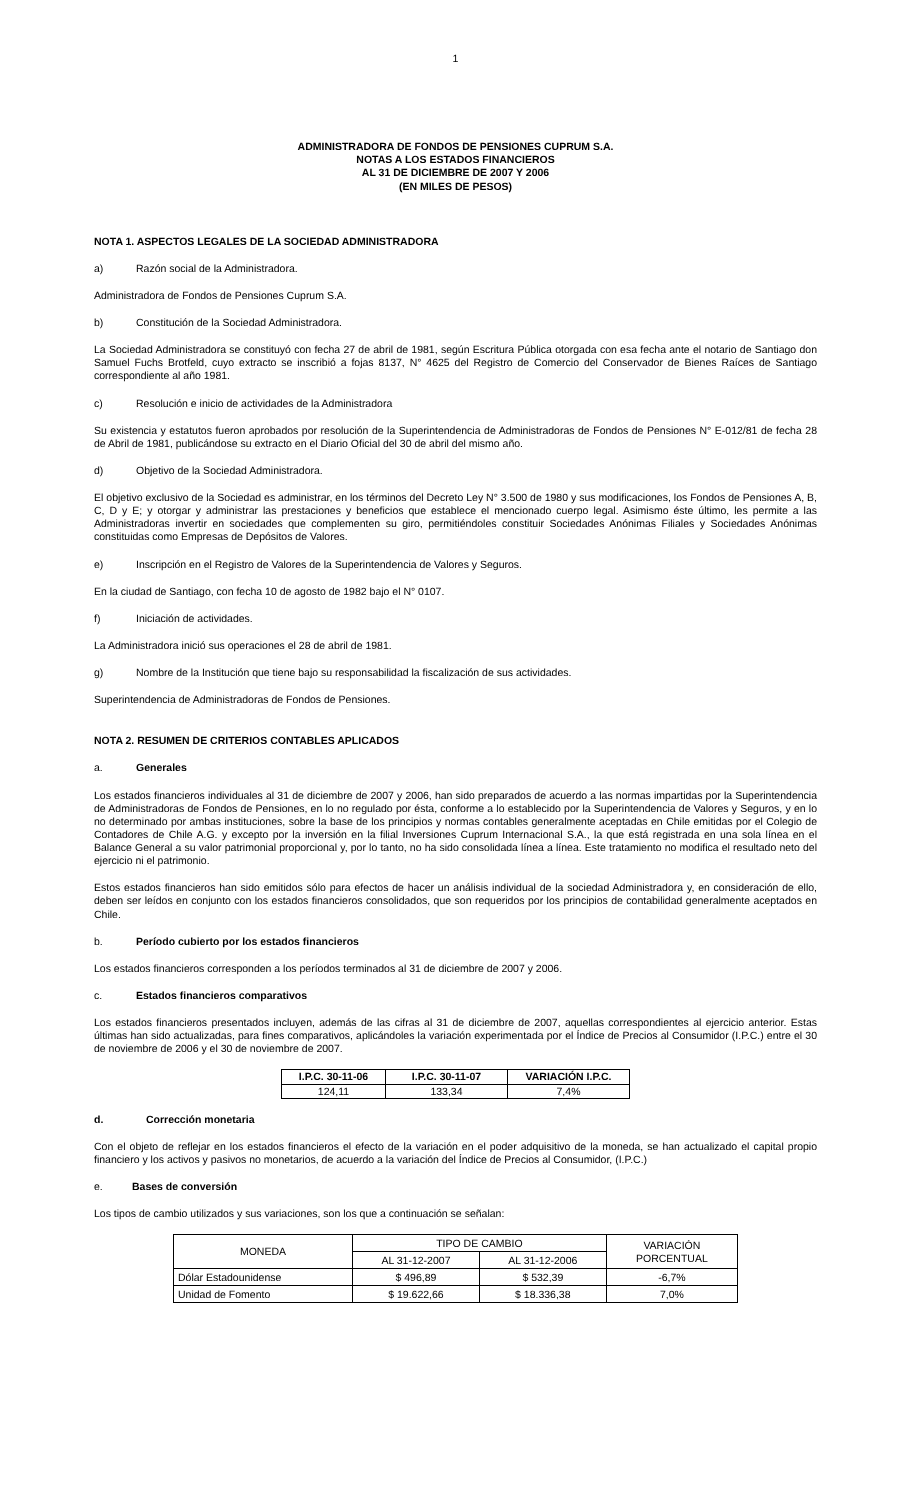1
ADMINISTRADORA DE FONDOS DE PENSIONES CUPRUM S.A.
NOTAS A LOS ESTADOS FINANCIEROS
AL 31 DE DICIEMBRE DE 2007 Y 2006
(EN MILES DE PESOS)
NOTA 1. ASPECTOS LEGALES DE LA SOCIEDAD ADMINISTRADORA
a) Razón social de la Administradora.
Administradora de Fondos de Pensiones Cuprum S.A.
b) Constitución de la Sociedad Administradora.
La Sociedad Administradora se constituyó con fecha 27 de abril de 1981, según Escritura Pública otorgada con esa fecha ante el notario de Santiago don Samuel Fuchs Brotfeld, cuyo extracto se inscribió a fojas 8137, N° 4625 del Registro de Comercio del Conservador de Bienes Raíces de Santiago correspondiente al año 1981.
c) Resolución e inicio de actividades de la Administradora
Su existencia y estatutos fueron aprobados por resolución de la Superintendencia de Administradoras de Fondos de Pensiones N° E-012/81 de fecha 28 de Abril de 1981, publicándose su extracto en el Diario Oficial del 30 de abril del mismo año.
d) Objetivo de la Sociedad Administradora.
El objetivo exclusivo de la Sociedad es administrar, en los términos del Decreto Ley N° 3.500 de 1980 y sus modificaciones, los Fondos de Pensiones A, B, C, D y E; y otorgar y administrar las prestaciones y beneficios que establece el mencionado cuerpo legal. Asimismo éste último, les permite a las Administradoras invertir en sociedades que complementen su giro, permitiéndoles constituir Sociedades Anónimas Filiales y Sociedades Anónimas constituidas como Empresas de Depósitos de Valores.
e) Inscripción en el Registro de Valores de la Superintendencia de Valores y Seguros.
En la ciudad de Santiago, con fecha 10 de agosto de 1982 bajo el N° 0107.
f) Iniciación de actividades.
La Administradora inició sus operaciones el 28 de abril de 1981.
g) Nombre de la Institución que tiene bajo su responsabilidad la fiscalización de sus actividades.
Superintendencia de Administradoras de Fondos de Pensiones.
NOTA 2. RESUMEN DE CRITERIOS CONTABLES APLICADOS
a. Generales
Los estados financieros individuales al 31 de diciembre de 2007 y 2006, han sido preparados de acuerdo a las normas impartidas por la Superintendencia de Administradoras de Fondos de Pensiones, en lo no regulado por ésta, conforme a lo establecido por la Superintendencia de Valores y Seguros, y en lo no determinado por ambas instituciones, sobre la base de los principios y normas contables generalmente aceptadas en Chile emitidas por el Colegio de Contadores de Chile A.G. y excepto por la inversión en la filial Inversiones Cuprum Internacional S.A., la que está registrada en una sola línea en el Balance General a su valor patrimonial proporcional y, por lo tanto, no ha sido consolidada línea a línea. Este tratamiento no modifica el resultado neto del ejercicio ni el patrimonio.
Estos estados financieros han sido emitidos sólo para efectos de hacer un análisis individual de la sociedad Administradora y, en consideración de ello, deben ser leídos en conjunto con los estados financieros consolidados, que son requeridos por los principios de contabilidad generalmente aceptados en Chile.
b. Período cubierto por los estados financieros
Los estados financieros corresponden a los períodos terminados al 31 de diciembre de 2007 y 2006.
c. Estados financieros comparativos
Los estados financieros presentados incluyen, además de las cifras al 31 de diciembre de 2007, aquellas correspondientes al ejercicio anterior. Estas últimas han sido actualizadas, para fines comparativos, aplicándoles la variación experimentada por el Índice de Precios al Consumidor (I.P.C.) entre el 30 de noviembre de 2006 y el 30 de noviembre de 2007.
| I.P.C. 30-11-06 | I.P.C. 30-11-07 | VARIACIÓN I.P.C. |
| --- | --- | --- |
| 124,11 | 133,34 | 7,4% |
d. Corrección monetaria
Con el objeto de reflejar en los estados financieros el efecto de la variación en el poder adquisitivo de la moneda, se han actualizado el capital propio financiero y los activos y pasivos no monetarios, de acuerdo a la variación del Índice de Precios al Consumidor, (I.P.C.)
e. Bases de conversión
Los tipos de cambio utilizados y sus variaciones, son los que a continuación se señalan:
| MONEDA | TIPO DE CAMBIO | | VARIACIÓN PORCENTUAL |
| | AL 31-12-2007 | AL 31-12-2006 | |
| Dólar Estadounidense | $ 496,89 | $ 532,39 | -6,7% |
| Unidad de Fomento | $ 19.622,66 | $ 18.336,38 | 7,0% |